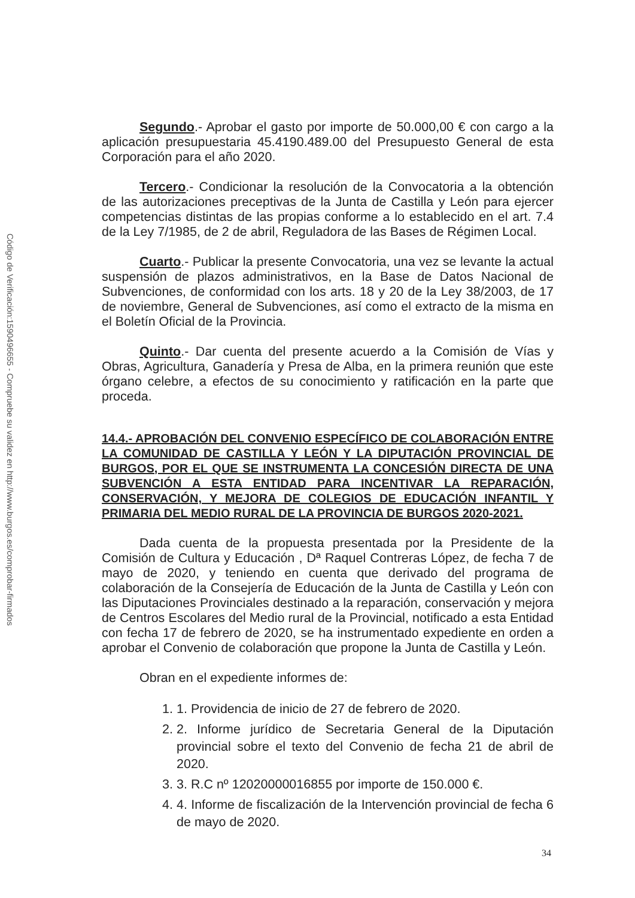Código de Verificación:1590496655 - Compruebe su validez en http://www.burgos.es/comprobar-firmados
Segundo.- Aprobar el gasto por importe de 50.000,00 € con cargo a la aplicación presupuestaria 45.4190.489.00 del Presupuesto General de esta Corporación para el año 2020.
Tercero.- Condicionar la resolución de la Convocatoria a la obtención de las autorizaciones preceptivas de la Junta de Castilla y León para ejercer competencias distintas de las propias conforme a lo establecido en el art. 7.4 de la Ley 7/1985, de 2 de abril, Reguladora de las Bases de Régimen Local.
Cuarto.- Publicar la presente Convocatoria, una vez se levante la actual suspensión de plazos administrativos, en la Base de Datos Nacional de Subvenciones, de conformidad con los arts. 18 y 20 de la Ley 38/2003, de 17 de noviembre, General de Subvenciones, así como el extracto de la misma en el Boletín Oficial de la Provincia.
Quinto.- Dar cuenta del presente acuerdo a la Comisión de Vías y Obras, Agricultura, Ganadería y Presa de Alba, en la primera reunión que este órgano celebre, a efectos de su conocimiento y ratificación en la parte que proceda.
14.4.- APROBACIÓN DEL CONVENIO ESPECÍFICO DE COLABORACIÓN ENTRE LA COMUNIDAD DE CASTILLA Y LEÓN Y LA DIPUTACIÓN PROVINCIAL DE BURGOS, POR EL QUE SE INSTRUMENTA LA CONCESIÓN DIRECTA DE UNA SUBVENCIÓN A ESTA ENTIDAD PARA INCENTIVAR LA REPARACIÓN, CONSERVACIÓN, Y MEJORA DE COLEGIOS DE EDUCACIÓN INFANTIL Y PRIMARIA DEL MEDIO RURAL DE LA PROVINCIA DE BURGOS 2020-2021.
Dada cuenta de la propuesta presentada por la Presidente de la Comisión de Cultura y Educación , Dª Raquel Contreras López, de fecha 7 de mayo de 2020, y teniendo en cuenta que derivado del programa de colaboración de la Consejería de Educación de la Junta de Castilla y León con las Diputaciones Provinciales destinado a la reparación, conservación y mejora de Centros Escolares del Medio rural de la Provincial, notificado a esta Entidad con fecha 17 de febrero de 2020, se ha instrumentado expediente en orden a aprobar el Convenio de colaboración que propone la Junta de Castilla y León.
Obran en el expediente informes de:
1. 1. Providencia de inicio de 27 de febrero de 2020.
2. 2. Informe jurídico de Secretaria General de la Diputación provincial sobre el texto del Convenio de fecha 21 de abril de 2020.
3. 3. R.C nº 12020000016855 por importe de 150.000 €.
4. 4. Informe de fiscalización de la Intervención provincial de fecha 6 de mayo de 2020.
34